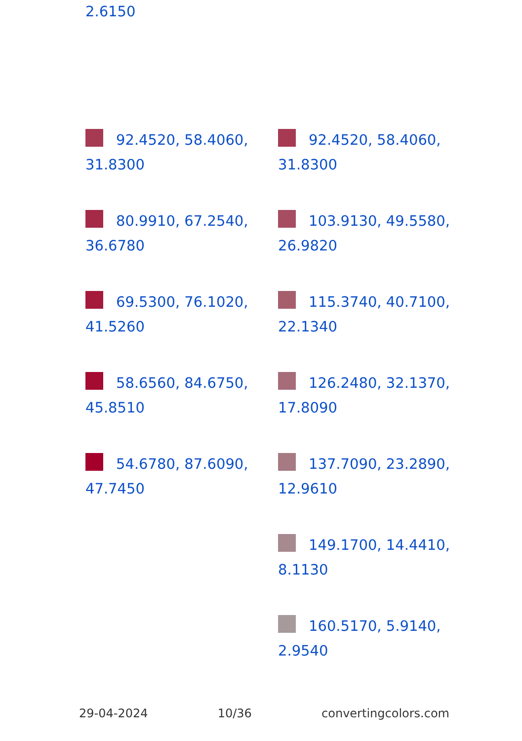2.6150
92.4520, 58.4060, 31.8300
80.9910, 67.2540, 36.6780
69.5300, 76.1020, 41.5260
58.6560, 84.6750, 45.8510
54.6780, 87.6090, 47.7450
92.4520, 58.4060, 31.8300
103.9130, 49.5580, 26.9820
115.3740, 40.7100, 22.1340
126.2480, 32.1370, 17.8090
137.7090, 23.2890, 12.9610
149.1700, 14.4410, 8.1130
160.5170, 5.9140, 2.9540
29-04-2024 10/36 convertingcolors.com